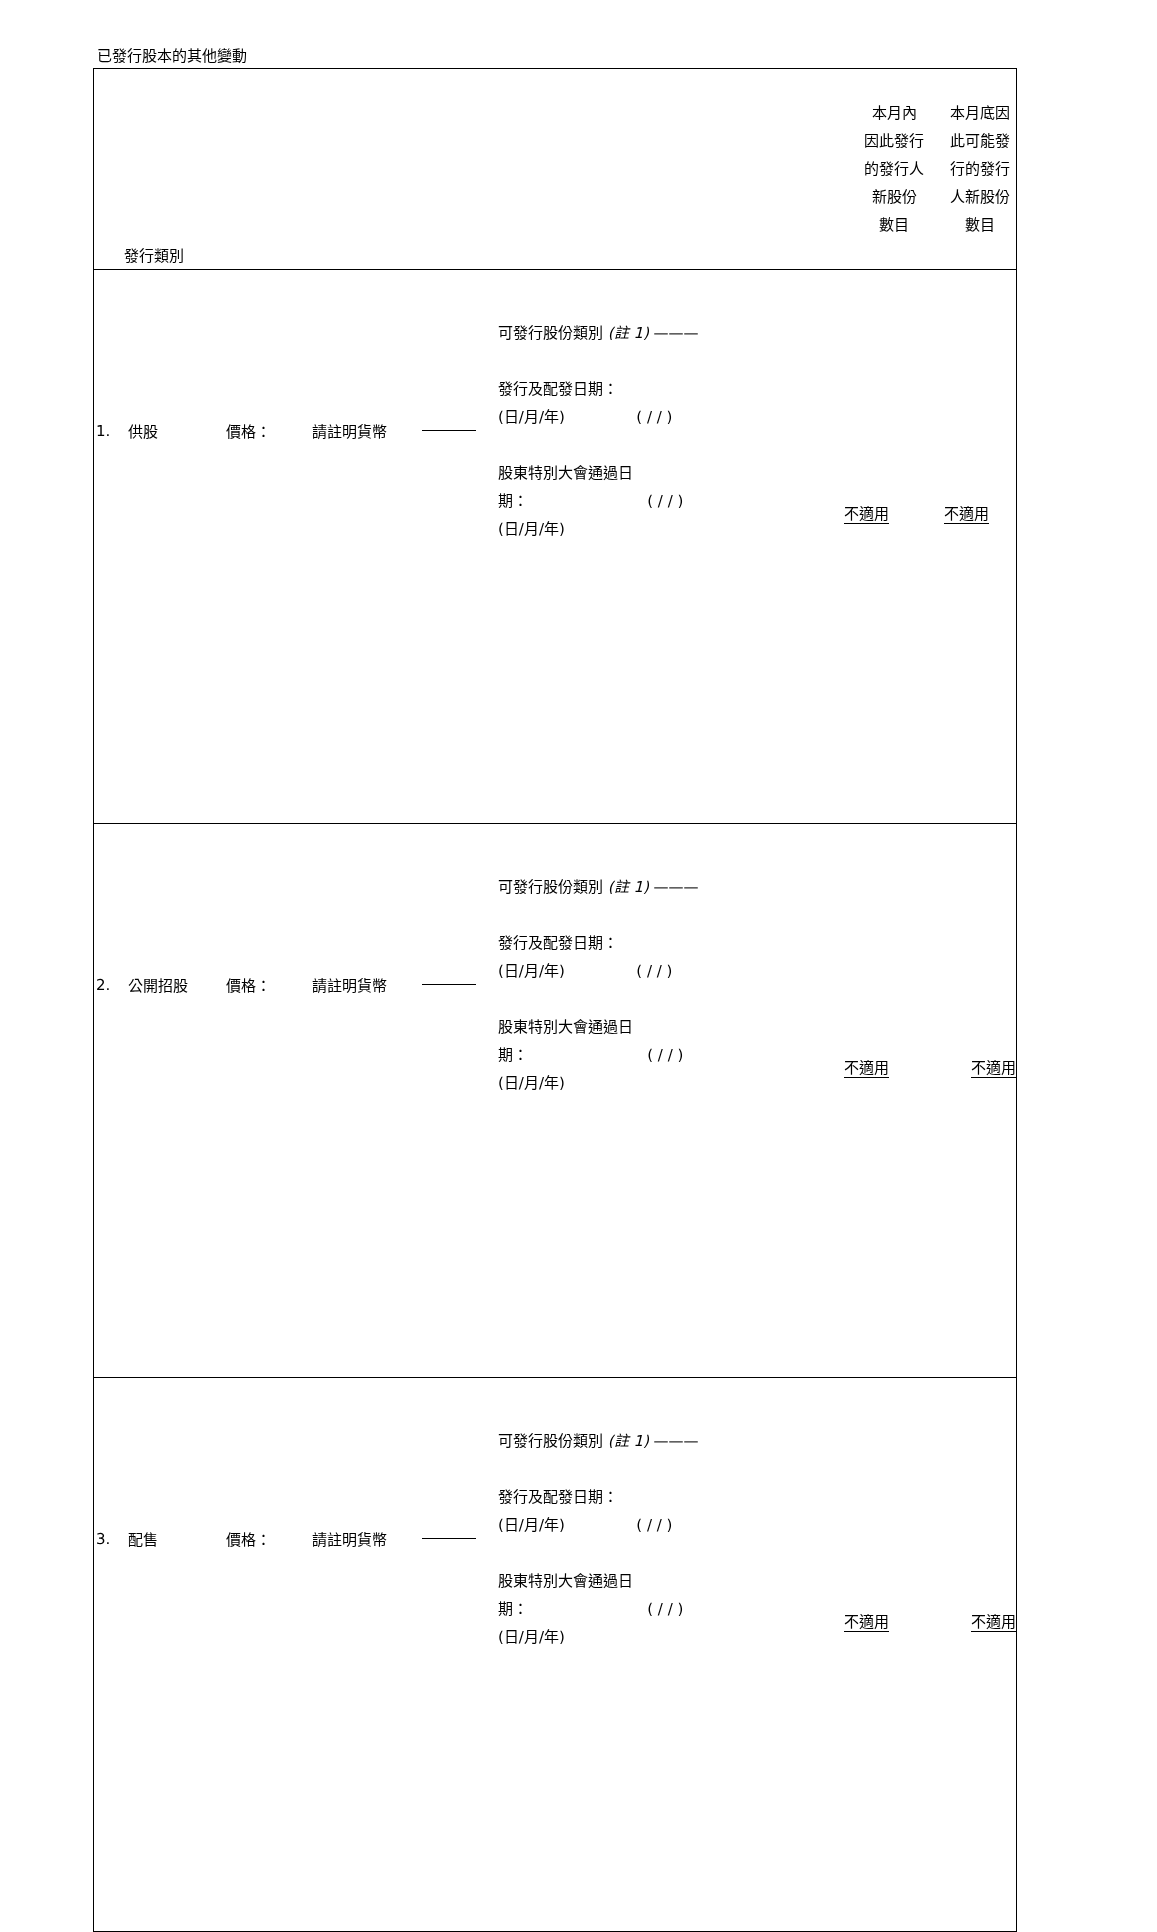已發行股本的其他變動
| 發行類別 | 本月內 因此發行 的發行人 新股份 數目 | 本月底因 此可能發 行的發行 人新股份 數目 |
| 1. 供股 價格： 請註明貨幣 可發行股份類別 (註 1) ——— 發行及配發日期： (日/月/年) ( / / ) 股東特別大會通過日 期： ( / / ) (日/月/年) | 不適用 | 不適用 |
| 2. 公開招股 價格： 請註明貨幣 可發行股份類別 (註 1) ——— 發行及配發日期： (日/月/年) ( / / ) 股東特別大會通過日 期： ( / / ) (日/月/年) | 不適用 | 不適用 |
| 3. 配售 價格： 請註明貨幣 可發行股份類別 (註 1) ——— 發行及配發日期： (日/月/年) ( / / ) 股東特別大會通過日 期： ( / / ) (日/月/年) | 不適用 | 不適用 |